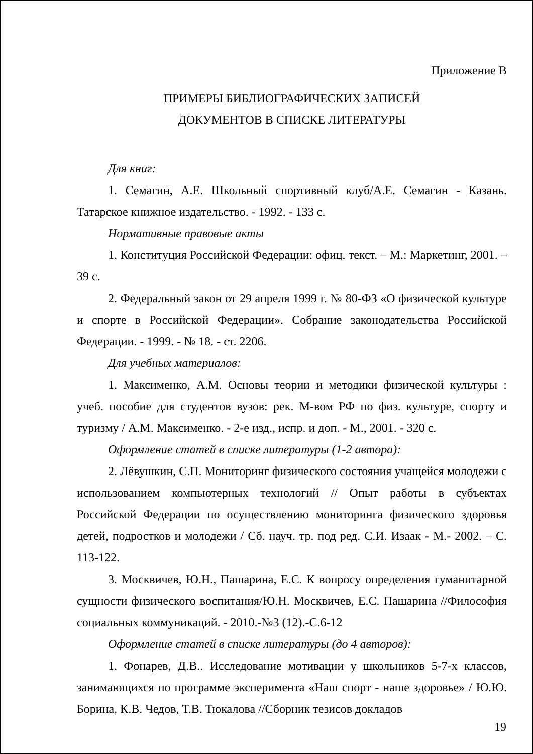Приложение В
ПРИМЕРЫ БИБЛИОГРАФИЧЕСКИХ ЗАПИСЕЙ
ДОКУМЕНТОВ В СПИСКЕ ЛИТЕРАТУРЫ
Для книг:
1. Семагин, А.Е. Школьный спортивный клуб/А.Е. Семагин - Казань. Татарское книжное издательство. - 1992. - 133 с.
Нормативные правовые акты
1. Конституция Российской Федерации: офиц. текст. – М.: Маркетинг, 2001. – 39 с.
2. Федеральный закон от 29 апреля 1999 г. № 80-ФЗ «О физической культуре и спорте в Российской Федерации». Собрание законодательства Российской Федерации. - 1999. - № 18. - ст. 2206.
Для учебных материалов:
1. Максименко, А.М. Основы теории и методики физической культуры : учеб. пособие для студентов вузов: рек. М-вом РФ по физ. культуре, спорту и туризму / А.М. Максименко. - 2-е изд., испр. и доп. - М., 2001. - 320 с.
Оформление статей в списке литературы (1-2 автора):
2. Лёвушкин, С.П. Мониторинг физического состояния учащейся молодежи с использованием компьютерных технологий // Опыт работы в субъектах Российской Федерации по осуществлению мониторинга физического здоровья детей, подростков и молодежи / Сб. науч. тр. под ред. С.И. Изаак - М.- 2002. – С. 113-122.
3. Москвичев, Ю.Н., Пашарина, Е.С. К вопросу определения гуманитарной сущности физического воспитания/Ю.Н. Москвичев, Е.С. Пашарина //Философия социальных коммуникаций. - 2010.-№3 (12).-С.6-12
Оформление статей в списке литературы (до 4 авторов):
1. Фонарев, Д.В.. Исследование мотивации у школьников 5-7-х классов, занимающихся по программе эксперимента «Наш спорт - наше здоровье» / Ю.Ю. Борина, К.В. Чедов, Т.В. Тюкалова //Сборник тезисов докладов
19